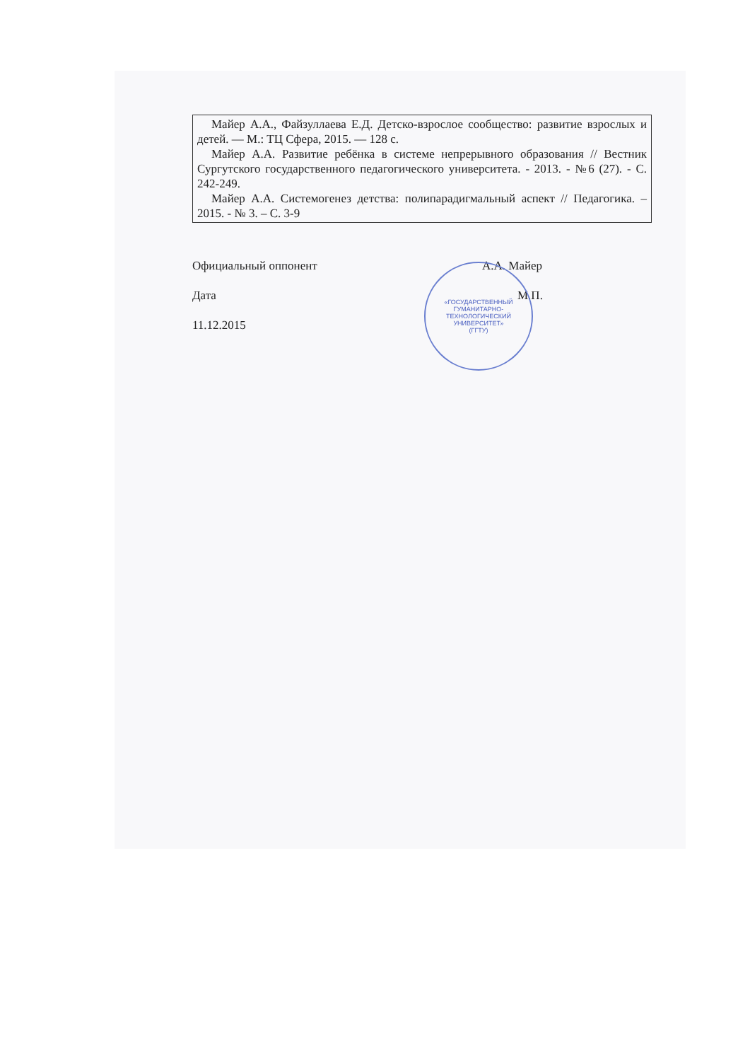| Майер А.А., Файзуллаева Е.Д. Детско-взрослое сообщество: развитие взрослых и детей. — М.: ТЦ Сфера, 2015. — 128 с. Майер А.А. Развитие ребёнка в системе непрерывного образования // Вестник Сургутского государственного педагогического университета. - 2013. - №6 (27). - С. 242-249. Майер А.А. Системогенез детства: полипарадигмальный аспект // Педагогика. – 2015. - № 3. – С. 3-9 |
Официальный оппонент А.А. Майер
Дата М.П.
11.12.2015
«ГОСУДАРСТВЕННЫЙ
ГУМАНИТАРНО-
ТЕХНОЛОГИЧЕСКИЙ
УНИВЕРСИТЕТ»
(ГГТУ)